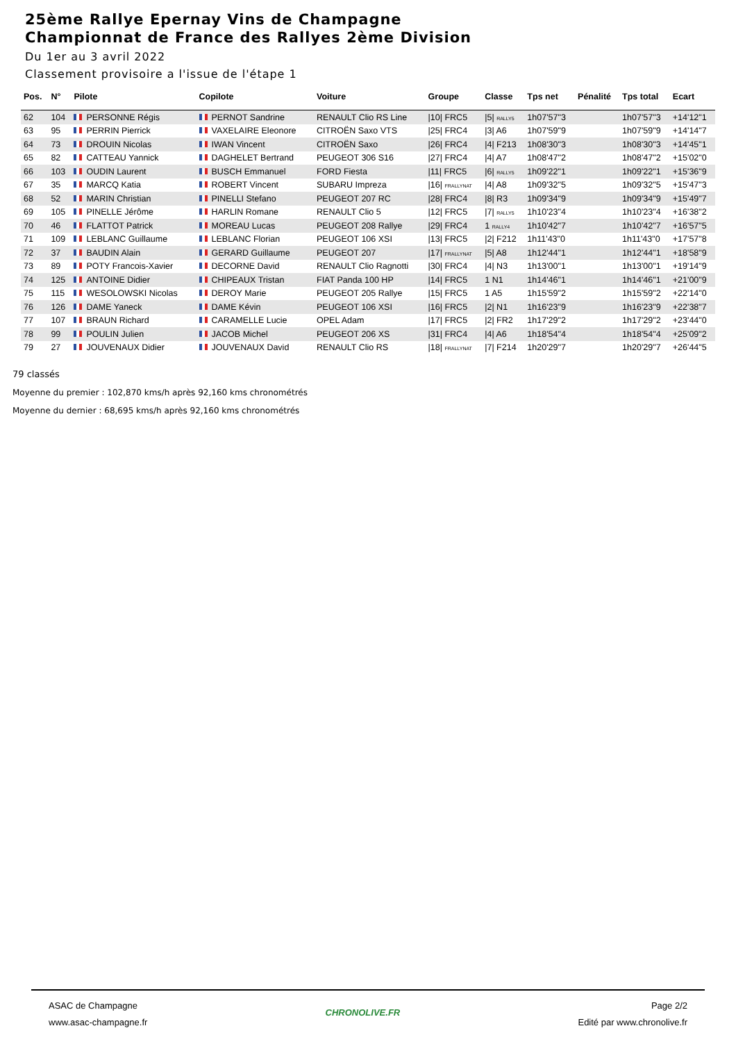25ème Rallye Epernay Vins de Champagne
Championnat de France des Rallyes 2ème Division
Du 1er au 3 avril 2022
Classement provisoire a l'issue de l'étape 1
| Pos. | N° | Pilote | Copilote | Voiture | Groupe | Classe | Tps net | Pénalité | Tps total | Ecart |
| --- | --- | --- | --- | --- | --- | --- | --- | --- | --- | --- |
| 62 | 104 | PERSONNE Régis | PERNOT Sandrine | RENAULT Clio RS Line | /10/ FRC5 | /5/ RALLY5 | 1h07'57"3 | | 1h07'57"3 | +14'12"1 |
| 63 | 95 | PERRIN Pierrick | VAXELAIRE Eleonore | CITROËN Saxo VTS | /25/ FRC4 | /3/ A6 | 1h07'59"9 | | 1h07'59"9 | +14'14"7 |
| 64 | 73 | DROUIN Nicolas | IWAN Vincent | CITROËN Saxo | /26/ FRC4 | /4/ F213 | 1h08'30"3 | | 1h08'30"3 | +14'45"1 |
| 65 | 82 | CATTEAU Yannick | DAGHELET Bertrand | PEUGEOT 306 S16 | /27/ FRC4 | /4/ A7 | 1h08'47"2 | | 1h08'47"2 | +15'02"0 |
| 66 | 103 | OUDIN Laurent | BUSCH Emmanuel | FORD Fiesta | /11/ FRC5 | /6/ RALLY5 | 1h09'22"1 | | 1h09'22"1 | +15'36"9 |
| 67 | 35 | MARCQ Katia | ROBERT Vincent | SUBARU Impreza | /16/ FRALLYNAT | /4/ A8 | 1h09'32"5 | | 1h09'32"5 | +15'47"3 |
| 68 | 52 | MARIN Christian | PINELLI Stefano | PEUGEOT 207 RC | /28/ FRC4 | /8/ R3 | 1h09'34"9 | | 1h09'34"9 | +15'49"7 |
| 69 | 105 | PINELLE Jérôme | HARLIN Romane | RENAULT Clio 5 | /12/ FRC5 | /7/ RALLY5 | 1h10'23"4 | | 1h10'23"4 | +16'38"2 |
| 70 | 46 | FLATTOT Patrick | MOREAU Lucas | PEUGEOT 208 Rallye | /29/ FRC4 | 1 RALLY4 | 1h10'42"7 | | 1h10'42"7 | +16'57"5 |
| 71 | 109 | LEBLANC Guillaume | LEBLANC Florian | PEUGEOT 106 XSI | /13/ FRC5 | /2/ F212 | 1h11'43"0 | | 1h11'43"0 | +17'57"8 |
| 72 | 37 | BAUDIN Alain | GERARD Guillaume | PEUGEOT 207 | /17/ FRALLYNAT | /5/ A8 | 1h12'44"1 | | 1h12'44"1 | +18'58"9 |
| 73 | 89 | POTY Francois-Xavier | DECORNE David | RENAULT Clio Ragnotti | /30/ FRC4 | /4/ N3 | 1h13'00"1 | | 1h13'00"1 | +19'14"9 |
| 74 | 125 | ANTOINE Didier | CHIPEAUX Tristan | FIAT Panda 100 HP | /14/ FRC5 | 1 N1 | 1h14'46"1 | | 1h14'46"1 | +21'00"9 |
| 75 | 115 | WESOLOWSKI Nicolas | DEROY Marie | PEUGEOT 205 Rallye | /15/ FRC5 | 1 A5 | 1h15'59"2 | | 1h15'59"2 | +22'14"0 |
| 76 | 126 | DAME Yaneck | DAME Kévin | PEUGEOT 106 XSI | /16/ FRC5 | /2/ N1 | 1h16'23"9 | | 1h16'23"9 | +22'38"7 |
| 77 | 107 | BRAUN Richard | CARAMELLE Lucie | OPEL Adam | /17/ FRC5 | /2/ FR2 | 1h17'29"2 | | 1h17'29"2 | +23'44"0 |
| 78 | 99 | POULIN Julien | JACOB Michel | PEUGEOT 206 XS | /31/ FRC4 | /4/ A6 | 1h18'54"4 | | 1h18'54"4 | +25'09"2 |
| 79 | 27 | JOUVENAUX Didier | JOUVENAUX David | RENAULT Clio RS | /18/ FRALLYNAT | /7/ F214 | 1h20'29"7 | | 1h20'29"7 | +26'44"5 |
79 classés
Moyenne du premier : 102,870 kms/h après 92,160 kms chronométrés
Moyenne du dernier : 68,695 kms/h après 92,160 kms chronométrés
ASAC de Champagne
www.asac-champagne.fr
CHRONOLIVE.FR
Page 2/2
Edité par www.chronolive.fr